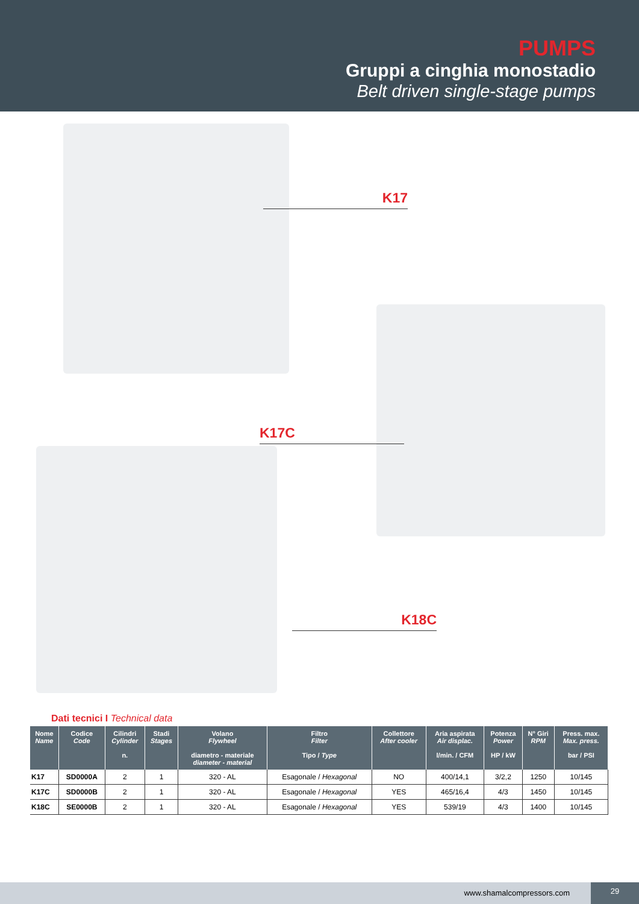PUMPS
Gruppi a cinghia monostadio
Belt driven single-stage pumps
K17
K17C
K18C
Dati tecnici I Technical data
| Nome Name | Codice Code | Cilindri Cylinder n. | Stadi Stages | Volano Flywheel diametro - materiale diameter - material | Filtro Filter Tipo / Type | Collettore After cooler | Aria aspirata Air displac. l/min. / CFM | Potenza Power HP / kW | N° Giri RPM | Press. max. Max. press. bar / PSI |
| --- | --- | --- | --- | --- | --- | --- | --- | --- | --- | --- |
| K17 | SD0000A | 2 | 1 | 320 - AL | Esagonale / Hexagonal | NO | 400/14,1 | 3/2,2 | 1250 | 10/145 |
| K17C | SD0000B | 2 | 1 | 320 - AL | Esagonale / Hexagonal | YES | 465/16,4 | 4/3 | 1450 | 10/145 |
| K18C | SE0000B | 2 | 1 | 320 - AL | Esagonale / Hexagonal | YES | 539/19 | 4/3 | 1400 | 10/145 |
www.shamalcompressors.com 29